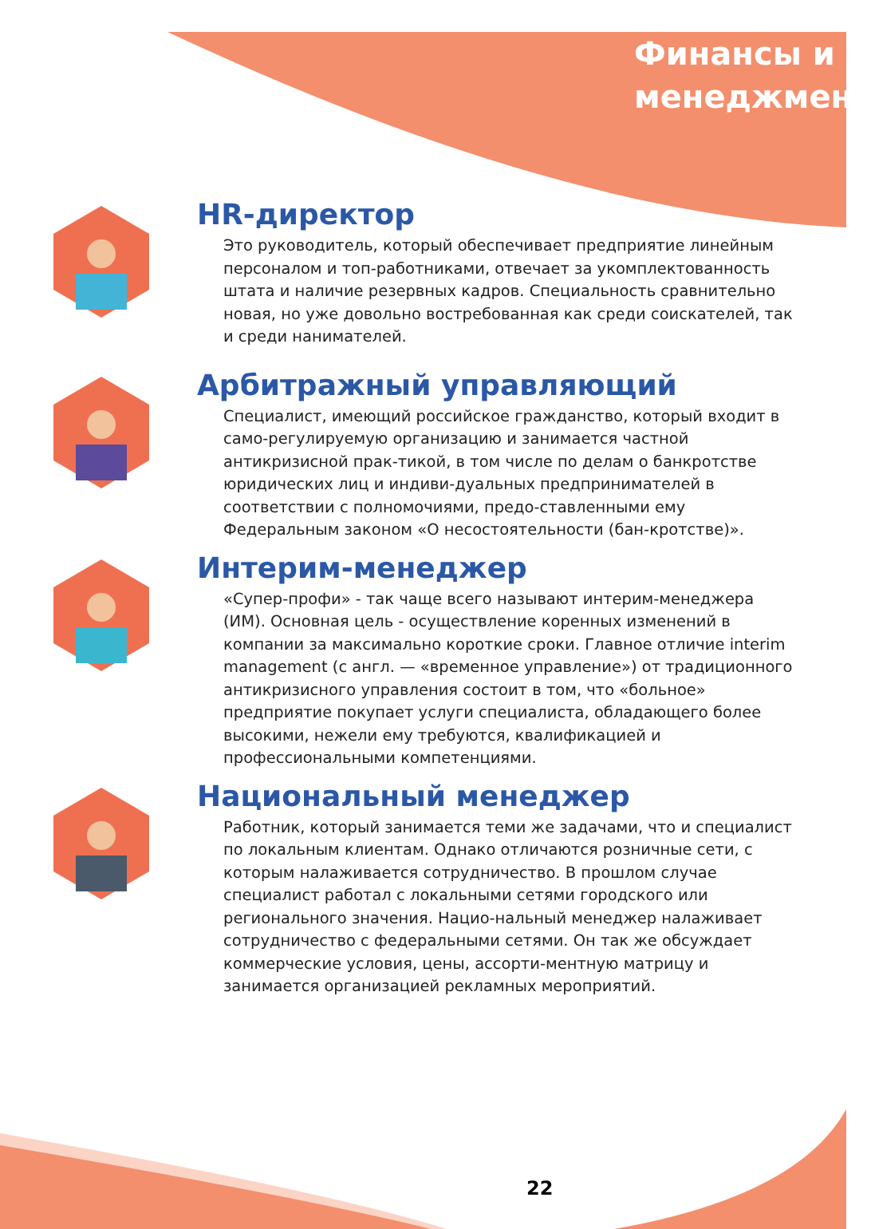Финансы и
менеджмент
HR-директор
Это руководитель, который обеспечивает предприятие линейным персоналом и топ-работниками, отвечает за укомплектованность штата и наличие резервных кадров. Специальность сравнительно новая, но уже довольно востребованная как среди соискателей, так и среди нанимателей.
Арбитражный управляющий
Специалист, имеющий российское гражданство, который входит в само-регулируемую организацию и занимается частной антикризисной прак-тикой, в том числе по делам о банкротстве юридических лиц и индиви-дуальных предпринимателей в соответствии с полномочиями, предо-ставленными ему Федеральным законом «О несостоятельности (бан-кротстве)».
Интерим-менеджер
«Супер-профи» - так чаще всего называют интерим-менеджера (ИМ). Основная цель - осуществление коренных изменений в компании за максимально короткие сроки. Главное отличие interim management (с англ. — «временное управление») от традиционного антикризисного управления состоит в том, что «больное» предприятие покупает услуги специалиста, обладающего более высокими, нежели ему требуются, квалификацией и профессиональными компетенциями.
Национальный менеджер
Работник, который занимается теми же задачами, что и специалист по локальным клиентам. Однако отличаются розничные сети, с которым налаживается сотрудничество. В прошлом случае специалист работал с локальными сетями городского или регионального значения. Нацио-нальный менеджер налаживает сотрудничество с федеральными сетями. Он так же обсуждает коммерческие условия, цены, ассорти-ментную матрицу и занимается организацией рекламных мероприятий.
22